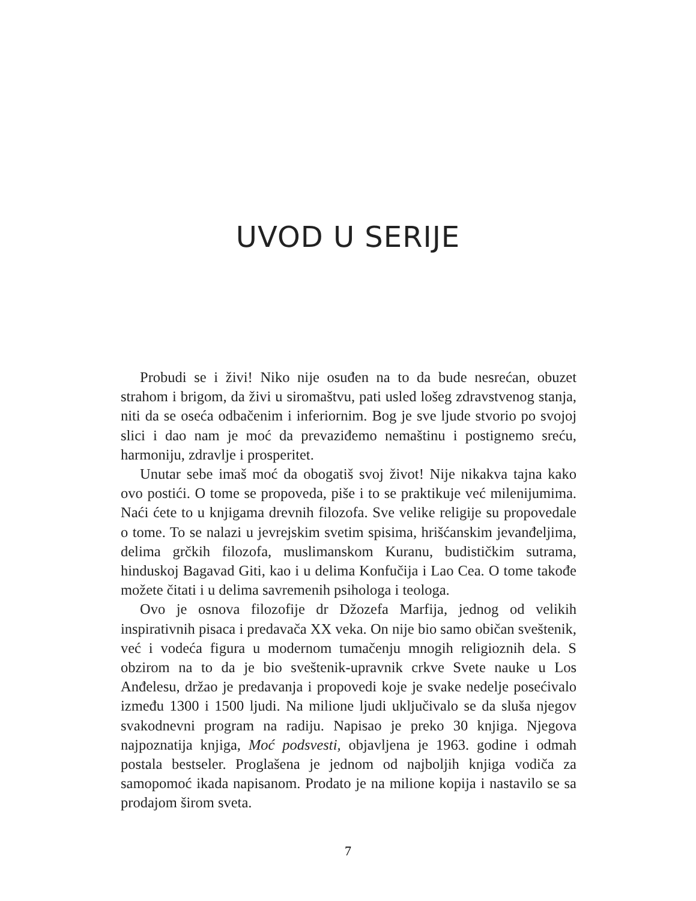UVOD U SERIJE
Probudi se i živi! Niko nije osuđen na to da bude nesrećan, obuzet strahom i brigom, da živi u siromaštvu, pati usled lošeg zdravstvenog stanja, niti da se oseća odbačenim i inferiornim. Bog je sve ljude stvorio po svojoj slici i dao nam je moć da prevaziđemo nemaštinu i postignemo sreću, harmoniju, zdravlje i prosperitet.
Unutar sebe imaš moć da obogatiš svoj život! Nije nikakva tajna kako ovo postići. O tome se propoveda, piše i to se praktikuje već milenijumima. Naći ćete to u knjigama drevnih filozofa. Sve velike religije su propovedale o tome. To se nalazi u jevrejskim svetim spisima, hrišćanskim jevanđeljima, delima grčkih filozofa, muslimanskom Kuranu, budističkim sutrama, hinduskoj Bagavad Giti, kao i u delima Konfučija i Lao Cea. O tome takođe možete čitati i u delima savremenih psihologa i teologa.
Ovo je osnova filozofije dr Džozefa Marfija, jednog od velikih inspirativnih pisaca i predavača XX veka. On nije bio samo običan sveštenik, već i vodeća figura u modernom tumačenju mnogih religioznih dela. S obzirom na to da je bio sveštenik-upravnik crkve Svete nauke u Los Anđelesu, držao je predavanja i propovedi koje je svake nedelje posećivalo između 1300 i 1500 ljudi. Na milione ljudi uključivalo se da sluša njegov svakodnevni program na radiju. Napisao je preko 30 knjiga. Njegova najpoznatija knjiga, Moć podsvesti, objavljena je 1963. godine i odmah postala bestseler. Proglašena je jednom od najboljih knjiga vodiča za samopomoć ikada napisanom. Prodato je na milione kopija i nastavilo se sa prodajom širom sveta.
7